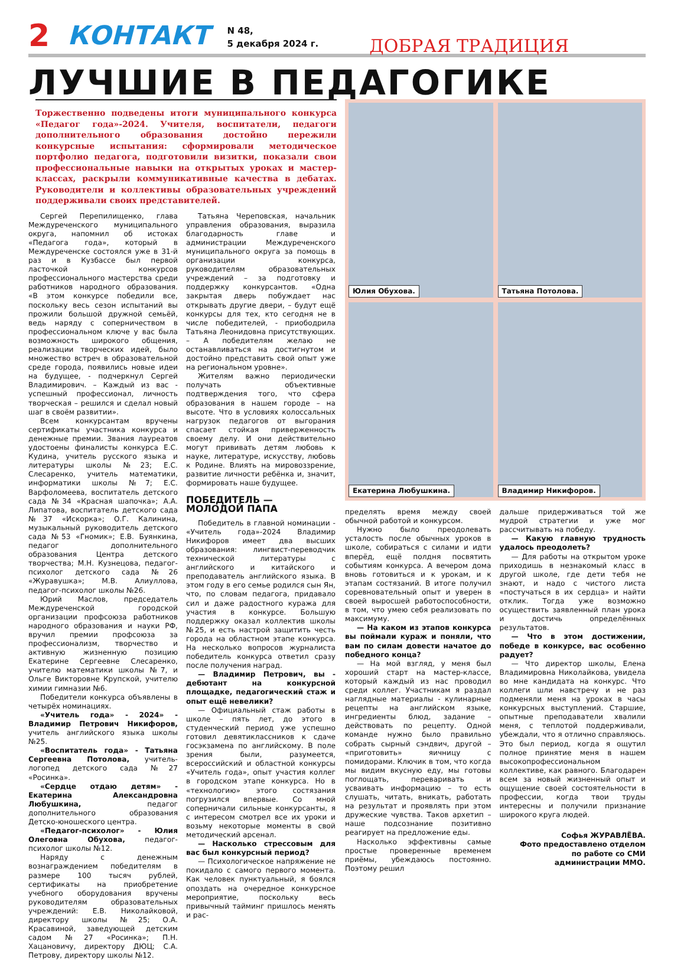2
КОНТАКТ
N 48,
5 декабря 2024 г.
ДОБРАЯ ТРАДИЦИЯ
ЛУЧШИЕ В ПЕДАГОГИКЕ
Торжественно подведены итоги муниципального конкурса «Педагог года»-2024. Учителя, воспитатели, педагоги дополнительного образования достойно пережили конкурсные испытания: сформировали методическое портфолио педагога, подготовили визитки, показали свои профессиональные навыки на открытых уроках и мастер-классах, раскрыли коммуникативные качества в дебатах. Руководители и коллективы образовательных учреждений поддерживали своих представителей.
Сергей Перепилищенко, глава Междуреченского муниципального округа, напомнил об истоках «Педагога года», который в Междуреченске состоялся уже в 31-й раз и в Кузбассе был первой ласточкой конкурсов профессионального мастерства среди работников народного образования. «В этом конкурсе победили все, поскольку весь сезон испытаний вы прожили большой дружной семьёй, ведь наряду с соперничеством в профессиональном ключе у вас была возможность широкого общения, реализации творческих идей, было множество встреч в образовательной среде города, появились новые идеи на будущее, - подчеркнул Сергей Владимирович. – Каждый из вас - успешный профессионал, личность творческая – решился и сделал новый шаг в своём развитии».
Всем конкурсантам вручены сертификаты участника конкурса и денежные премии. Звания лауреатов удостоены финалисты конкурса Е.С. Кудина, учитель русского языка и литературы школы №23; Е.С. Слесаренко, учитель математики, информатики школы №7; Е.С. Варфоломеева, воспитатель детского сада №34 «Красная шапочка»; А.А. Липатова, воспитатель детского сада №37 «Искорка»; О.Г. Калинина, музыкальный руководитель детского сада №53 «Гномик»; Е.В. Буянкина, педагог дополнительного образования Центра детского творчества; М.Н. Кузнецова, педагог-психолог детского сада №26 «Журавушка»; М.В. Алиуллова, педагог-психолог школы №26.
Юрий Маслов, председатель Междуреченской городской организации профсоюза работников народного образования и науки РФ, вручил премии профсоюза за профессионализм, творчество и активную жизненную позицию Екатерине Сергеевне Слесаренко, учителю математики школы №7, и Ольге Викторовне Крупской, учителю химии гимназии №6.
Победители конкурса объявлены в четырёх номинациях.
«Учитель года» - 2024» - Владимир Петрович Никифоров, учитель английского языка школы №25.
«Воспитатель года» - Татьяна Сергеевна Потолова, учитель-логопед детского сада №27 «Росинка».
«Сердце отдаю детям» - Екатерина Александровна Любушкина, педагог дополнительного образования Детско-юношеского центра.
«Педагог-психолог» - Юлия Олеговна Обухова, педагог-психолог школы №12.
Наряду с денежным вознаграждением победителям в размере 100 тысяч рублей, сертификаты на приобретение учебного оборудования вручены руководителям образовательных учреждений: Е.В. Николайковой, директору школы №25; О.А. Красавиной, заведующей детским садом №27 «Росинка»; П.Н. Хацановичу, директору ДЮЦ; С.А. Петрову, директору школы №12.
Татьяна Череповская, начальник управления образования, выразила благодарность главе и администрации Междуреченского муниципального округа за помощь в организации конкурса, руководителям образовательных учреждений – за подготовку и поддержку конкурсантов. «Одна закрытая дверь побуждает нас открывать другие двери, – будут ещё конкурсы для тех, кто сегодня не в числе победителей, - приободрила Татьяна Леонидовна присутствующих. – А победителям желаю не останавливаться на достигнутом и достойно представить свой опыт уже на региональном уровне».
Жителям важно периодически получать объективные подтверждения того, что сфера образования в нашем городе – на высоте. Что в условиях колоссальных нагрузок педагогов от выгорания спасает стойкая приверженность своему делу. И они действительно могут прививать детям любовь к науке, литературе, искусству, любовь к Родине. Влиять на мировоззрение, развитие личности ребёнка и, значит, формировать наше будущее.
ПОБЕДИТЕЛЬ —
МОЛОДОЙ ПАПА
Победитель в главной номинации - «Учитель года»-2024 Владимир Никифоров имеет два высших образования: лингвист-переводчик технической литературы с английского и китайского и преподаватель английского языка. В этом году в его семье родился сын Ян, что, по словам педагога, придавало сил и даже радостного куража для участия в конкурсе. Большую поддержку оказал коллектив школы №25, и есть настрой защитить честь города на областном этапе конкурса. На несколько вопросов журналиста победитель конкурса ответил сразу после получения наград.
— Владимир Петрович, вы - дебютант на конкурсной площадке, педагогический стаж и опыт ещё невелики?
— Официальный стаж работы в школе – пять лет, до этого в студенческий период уже успешно готовил девятиклассников к сдаче госэкзамена по английскому. В поле зрения были, разумеется, всероссийский и областной конкурсы «Учитель года», опыт участия коллег в городском этапе конкурса. Но в «технологию» этого состязания погрузился впервые. Со мной соперничали сильные конкурсанты, я с интересом смотрел все их уроки и возьму некоторые моменты в свой методический арсенал.
— Насколько стрессовым для вас был конкурсный период?
— Психологическое напряжение не покидало с самого первого момента. Как человек пунктуальный, я боялся опоздать на очередное конкурсное мероприятие, поскольку весь привычный тайминг пришлось менять и рас-
Юлия Обухова.
Татьяна Потолова.
Екатерина Любушкина.
Владимир Никифоров.
пределять время между своей обычной работой и конкурсом.
Нужно было преодолевать усталость после обычных уроков в школе, собираться с силами и идти вперёд, ещё полдня посвятить событиям конкурса. А вечером дома вновь готовиться и к урокам, и к этапам состязаний. В итоге получил соревновательный опыт и уверен в своей выросшей работоспособности, в том, что умею себя реализовать по максимуму.
— На каком из этапов конкурса вы поймали кураж и поняли, что вам по силам довести начатое до победного конца?
— На мой взгляд, у меня был хороший старт на мастер-классе, который каждый из нас проводил среди коллег. Участникам я раздал наглядные материалы - кулинарные рецепты на английском языке, ингредиенты блюд, задание – действовать по рецепту. Одной команде нужно было правильно собрать сырный сэндвич, другой – «приготовить» яичницу с помидорами. Ключик в том, что когда мы видим вкусную еду, мы готовы поглощать, переваривать и усваивать информацию – то есть слушать, читать, вникать, работать на результат и проявлять при этом дружеские чувства. Таков архетип – наше подсознание позитивно реагирует на предложение еды.
Насколько эффективны самые простые проверенные временем приёмы, убеждаюсь постоянно. Поэтому решил
дальше придерживаться той же мудрой стратегии и уже мог рассчитывать на победу.
— Какую главную трудность удалось преодолеть?
— Для работы на открытом уроке приходишь в незнакомый класс в другой школе, где дети тебя не знают, и надо с чистого листа «постучаться в их сердца» и найти отклик. Тогда уже возможно осуществить заявленный план урока и достичь определённых результатов.
— Что в этом достижении, победе в конкурсе, вас особенно радует?
— Что директор школы, Елена Владимировна Николайкова, увидела во мне кандидата на конкурс. Что коллеги шли навстречу и не раз подменяли меня на уроках в часы конкурсных выступлений. Старшие, опытные преподаватели хвалили меня, с теплотой поддерживали, убеждали, что я отлично справляюсь. Это был период, когда я ощутил полное принятие меня в нашем высокопрофессиональном коллективе, как равного. Благодарен всем за новый жизненный опыт и ощущение своей состоятельности в профессии, когда твои труды интересны и получили признание широкого круга людей.
Софья ЖУРАВЛЁВА.
Фото предоставлено отделом
по работе со СМИ
администрации ММО.